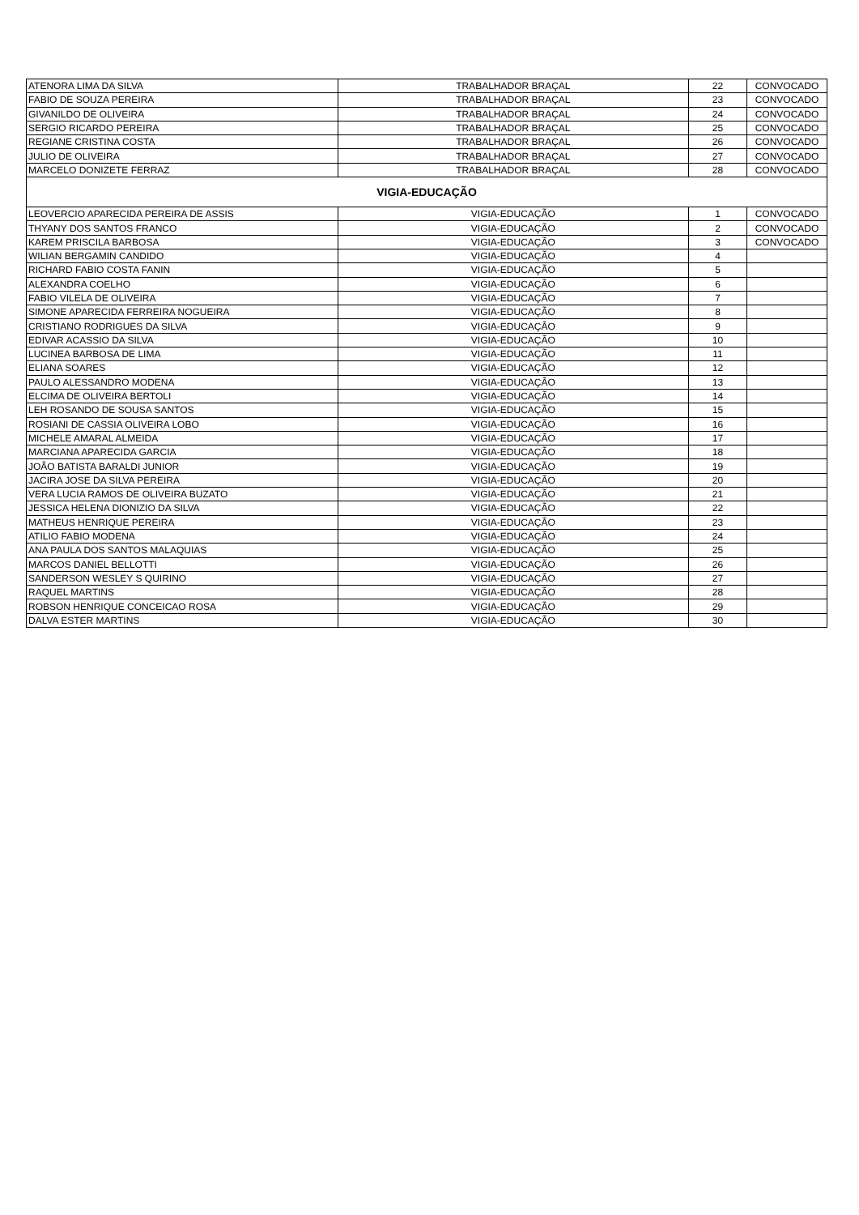| ATENORA LIMA DA SILVA | TRABALHADOR BRAÇAL | 22 | CONVOCADO |
| FABIO DE SOUZA PEREIRA | TRABALHADOR BRAÇAL | 23 | CONVOCADO |
| GIVANILDO DE OLIVEIRA | TRABALHADOR BRAÇAL | 24 | CONVOCADO |
| SERGIO RICARDO PEREIRA | TRABALHADOR BRAÇAL | 25 | CONVOCADO |
| REGIANE CRISTINA COSTA | TRABALHADOR BRAÇAL | 26 | CONVOCADO |
| JULIO DE OLIVEIRA | TRABALHADOR BRAÇAL | 27 | CONVOCADO |
| MARCELO DONIZETE FERRAZ | TRABALHADOR BRAÇAL | 28 | CONVOCADO |
| VIGIA-EDUCAÇÃO | | | |
| LEOVERCIO APARECIDA PEREIRA DE ASSIS | VIGIA-EDUCAÇÃO | 1 | CONVOCADO |
| THYANY DOS SANTOS FRANCO | VIGIA-EDUCAÇÃO | 2 | CONVOCADO |
| KAREM PRISCILA BARBOSA | VIGIA-EDUCAÇÃO | 3 | CONVOCADO |
| WILIAN BERGAMIN CANDIDO | VIGIA-EDUCAÇÃO | 4 | |
| RICHARD FABIO COSTA FANIN | VIGIA-EDUCAÇÃO | 5 | |
| ALEXANDRA COELHO | VIGIA-EDUCAÇÃO | 6 | |
| FABIO VILELA DE OLIVEIRA | VIGIA-EDUCAÇÃO | 7 | |
| SIMONE APARECIDA FERREIRA NOGUEIRA | VIGIA-EDUCAÇÃO | 8 | |
| CRISTIANO RODRIGUES DA SILVA | VIGIA-EDUCAÇÃO | 9 | |
| EDIVAR ACASSIO DA SILVA | VIGIA-EDUCAÇÃO | 10 | |
| LUCINEA BARBOSA DE LIMA | VIGIA-EDUCAÇÃO | 11 | |
| ELIANA SOARES | VIGIA-EDUCAÇÃO | 12 | |
| PAULO ALESSANDRO MODENA | VIGIA-EDUCAÇÃO | 13 | |
| ELCIMA DE OLIVEIRA BERTOLI | VIGIA-EDUCAÇÃO | 14 | |
| LEH ROSANDO DE SOUSA SANTOS | VIGIA-EDUCAÇÃO | 15 | |
| ROSIANI DE CASSIA OLIVEIRA LOBO | VIGIA-EDUCAÇÃO | 16 | |
| MICHELE AMARAL ALMEIDA | VIGIA-EDUCAÇÃO | 17 | |
| MARCIANA APARECIDA GARCIA | VIGIA-EDUCAÇÃO | 18 | |
| JOÃO BATISTA BARALDI JUNIOR | VIGIA-EDUCAÇÃO | 19 | |
| JACIRA JOSE DA SILVA PEREIRA | VIGIA-EDUCAÇÃO | 20 | |
| VERA LUCIA RAMOS DE OLIVEIRA BUZATO | VIGIA-EDUCAÇÃO | 21 | |
| JESSICA HELENA DIONIZIO DA SILVA | VIGIA-EDUCAÇÃO | 22 | |
| MATHEUS HENRIQUE PEREIRA | VIGIA-EDUCAÇÃO | 23 | |
| ATILIO FABIO MODENA | VIGIA-EDUCAÇÃO | 24 | |
| ANA PAULA DOS SANTOS MALAQUIAS | VIGIA-EDUCAÇÃO | 25 | |
| MARCOS DANIEL BELLOTTI | VIGIA-EDUCAÇÃO | 26 | |
| SANDERSON WESLEY S QUIRINO | VIGIA-EDUCAÇÃO | 27 | |
| RAQUEL MARTINS | VIGIA-EDUCAÇÃO | 28 | |
| ROBSON HENRIQUE CONCEICAO ROSA | VIGIA-EDUCAÇÃO | 29 | |
| DALVA ESTER MARTINS | VIGIA-EDUCAÇÃO | 30 | |